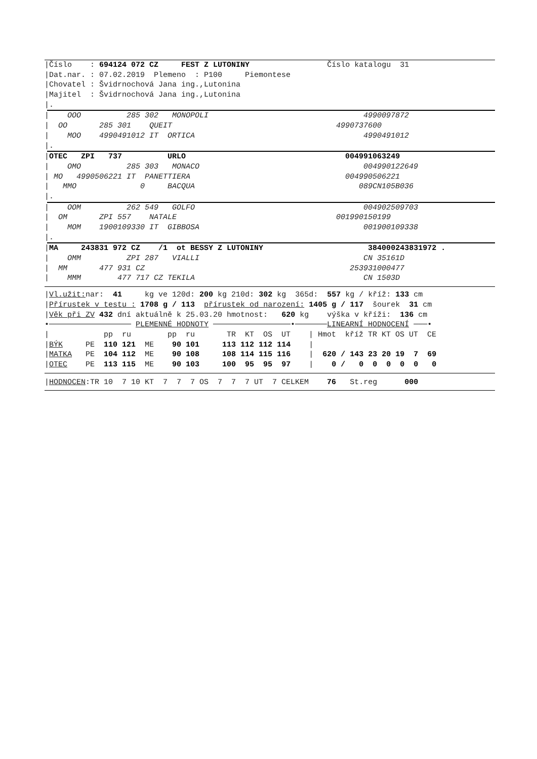|Číslo : 694124 072 CZ FEST Z LUTONINY Číslo katalogu 31
|Dat.nar. : 07.02.2019 Plemeno : P100 Piemontese
|Chovatel : Švidrnochová Jana ing.,Lutonina
|Majitel : Švidrnochová Jana ing.,Lutonina
|.
| OOO 285 302 MONOPOLI 4990097872
| OO 285 301 QUEIT 4990737600
| MOO 4990491012 IT ORTICA 4990491012
|.
|OTEC ZPI 737 URLO 004991063249
| OMO 285 303 MONACO 004990122649
| MO 4990506221 IT PANETTIERA 004990506221
| MMO 0 BACQUA 089CN105B036
|.
| OOM 262 549 GOLFO 004902509703
| OM ZPI 557 NATALE 001990150199
| MOM 1900109330 IT GIBBOSA 001900109338
|.
|MA 243831 972 CZ /1 ot BESSY Z LUTONINY 384000243831972 .
| OMM ZPI 287 VIALLI CN 35161D
| MM 477 931 CZ 253931000477
| MMM 477 717 CZ TEKILA CN 1503D
|Vl.užit: nar: 41 kg ve 120d: 200 kg 210d: 302 kg 365d: 557 kg / kříž: 133 cm
|Přírustek v testu : 1708 g / 113 přírustek od narození: 1405 g / 117 šourek 31 cm
|Věk při ZV 432 dní aktuálně k 25.03.20 hmotnost: 620 kg výška v kříži: 136 cm
•────────────────── PLEMENNÉ HODNOTY ─────────────────•───────LINEARNÍ HODNOCENÍ ───•
| pp ru pp ru TR KT OS UT | Hmot kříž TR KT OS UT CE
|BÝK PE 110 121 ME 90 101 113 112 112 114 |
|MATKA PE 104 112 ME 90 108 108 114 115 116 | 620 / 143 23 20 19 7 69
|OTEC PE 113 115 ME 90 103 100 95 95 97 | 0 / 0 0 0 0 0 0
|HODNOCEN:TR 10 7 10 KT 7 7 7 OS 7 7 7 UT 7 CELKEM 76 St.reg 000